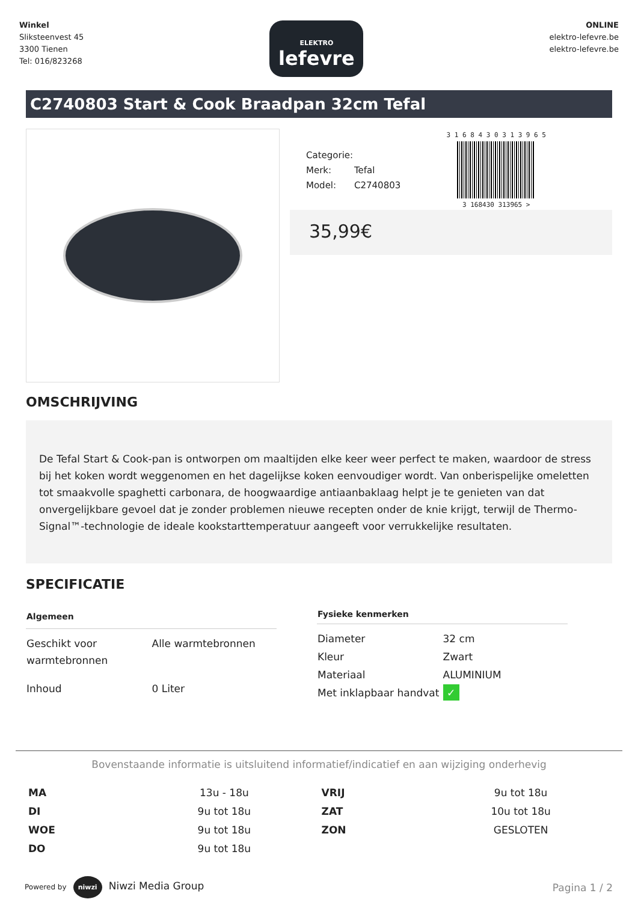Winkel
Sliksteenvest 45
3300 Tienen
Tel: 016/823268
ELEKTRO
lefevre
ONLINE
elektro-lefevre.be
elektro-lefevre.be
C2740803 Start & Cook Braadpan 32cm Tefal
Categorie:
Merk: Tefal
Model: C2740803
3 1 6 8 4 3 0 3 1 3 9 6 5
3 168430 313965 >
35,99€
OMSCHRIJVING
De Tefal Start & Cook-pan is ontworpen om maaltijden elke keer weer perfect te maken, waardoor de stress bij het koken wordt weggenomen en het dagelijkse koken eenvoudiger wordt. Van onberispelijke omeletten tot smaakvolle spaghetti carbonara, de hoogwaardige antiaanbaklaag helpt je te genieten van dat onvergelijkbare gevoel dat je zonder problemen nieuwe recepten onder de knie krijgt, terwijl de Thermo-Signal™-technologie de ideale kookstarttemperatuur aangeeft voor verrukkelijke resultaten.
SPECIFICATIE
| Algemeen | |
| --- | --- |
| Geschikt voor warmtebronnen | Alle warmtebronnen |
| Inhoud | 0 Liter |
| Fysieke kenmerken | |
| --- | --- |
| Diameter | 32 cm |
| Kleur | Zwart |
| Materiaal | ALUMINIUM |
| Met inklapbaar handvat | ✓ |
Bovenstaande informatie is uitsluitend informatief/indicatief en aan wijziging onderhevig
| MA | 13u - 18u | VRIJ | 9u tot 18u |
| DI | 9u tot 18u | ZAT | 10u tot 18u |
| WOE | 9u tot 18u | ZON | GESLOTEN |
| DO | 9u tot 18u | | |
Powered by niwzi Niwzi Media Group
Pagina 1 / 2